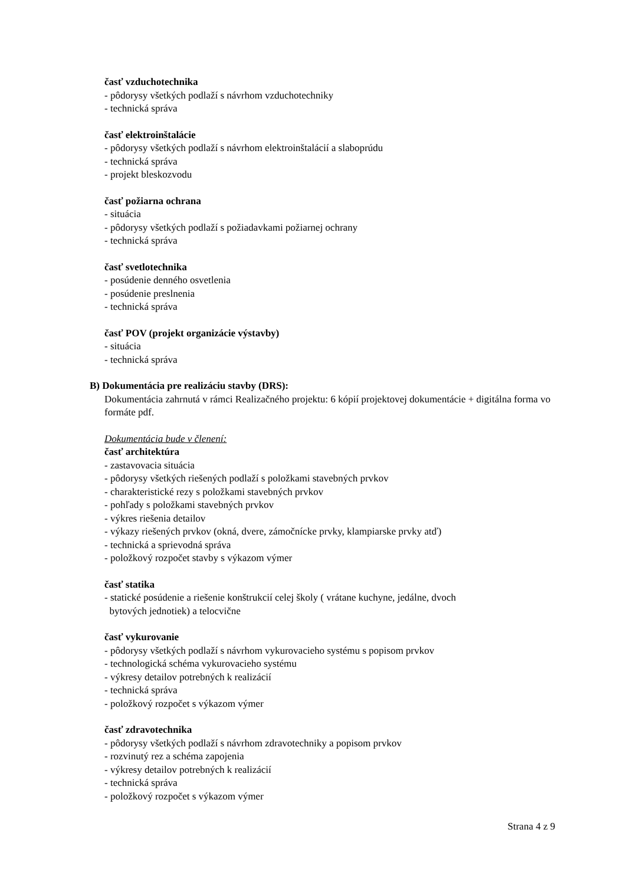časť vzduchotechnika
- pôdorysy všetkých podlaží s návrhom vzduchotechniky
- technická správa
časť elektroinštalácie
- pôdorysy všetkých podlaží s návrhom elektroinštalácií a slaboprúdu
- technická správa
- projekt bleskozvodu
časť požiarna ochrana
- situácia
- pôdorysy všetkých podlaží s požiadavkami požiarnej ochrany
- technická správa
časť svetlotechnika
- posúdenie denného osvetlenia
- posúdenie preslnenia
- technická správa
časť POV (projekt organizácie výstavby)
- situácia
- technická správa
B) Dokumentácia pre realizáciu stavby (DRS):
Dokumentácia zahrnutá v rámci Realizačného projektu: 6 kópií projektovej dokumentácie + digitálna forma vo formáte pdf.
Dokumentácia bude v členení:
časť architektúra
- zastavovacia situácia
- pôdorysy všetkých riešených podlaží s položkami stavebných prvkov
- charakteristické rezy s položkami stavebných prvkov
- pohľady s položkami stavebných prvkov
- výkres riešenia detailov
- výkazy riešených prvkov (okná, dvere, zámočnícke prvky, klampiarske prvky atď)
- technická a sprievodná správa
- položkový rozpočet stavby s výkazom výmer
časť statika
- statické posúdenie a riešenie konštrukcií celej školy ( vrátane kuchyne, jedálne, dvoch
bytových jednotiek) a telocvične
časť vykurovanie
- pôdorysy všetkých podlaží s návrhom vykurovacieho systému s popisom prvkov
- technologická schéma vykurovacieho systému
- výkresy detailov potrebných k realizácií
- technická správa
- položkový rozpočet s výkazom výmer
časť zdravotechnika
- pôdorysy všetkých podlaží s návrhom zdravotechniky a popisom prvkov
- rozvinutý rez a schéma zapojenia
- výkresy detailov potrebných k realizácií
- technická správa
- položkový rozpočet s výkazom výmer
Strana 4 z 9